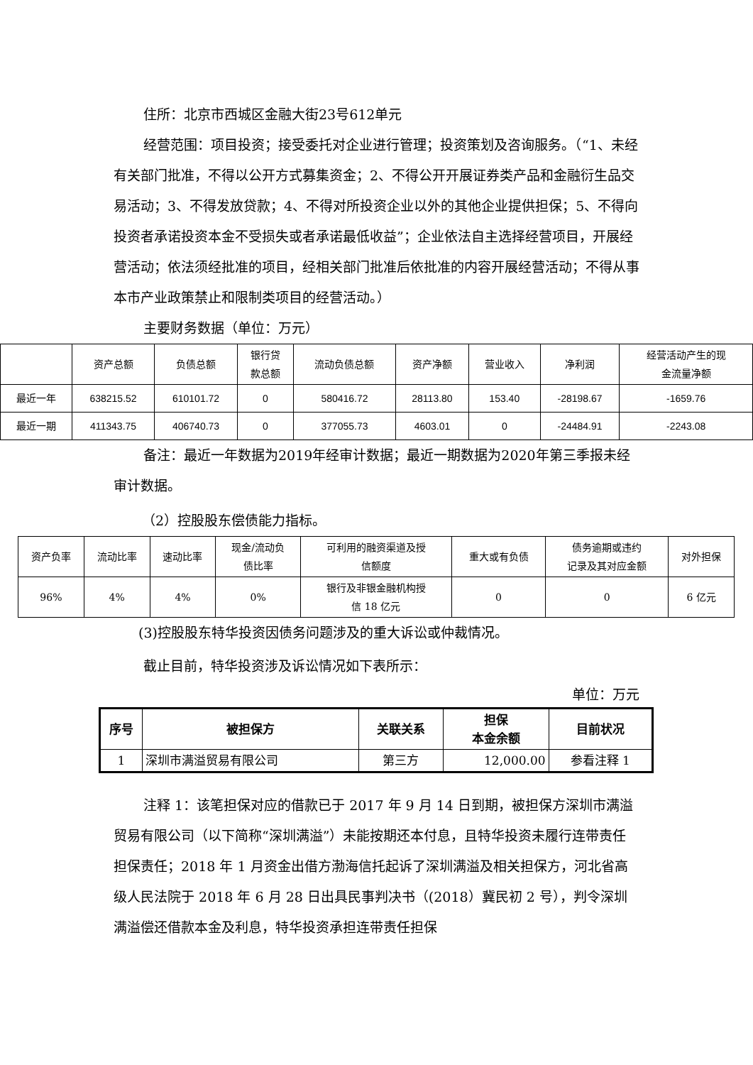住所：北京市西城区金融大街23号612单元
经营范围：项目投资；接受委托对企业进行管理；投资策划及咨询服务。（“1、未经有关部门批准，不得以公开方式募集资金；2、不得公开开展证券类产品和金融衍生品交易活动；3、不得发放贷款；4、不得对所投资企业以外的其他企业提供担保；5、不得向投资者承诺投资本金不受损失或者承诺最低收益”；企业依法自主选择经营项目，开展经营活动；依法须经批准的项目，经相关部门批准后依批准的内容开展经营活动；不得从事本市产业政策禁止和限制类项目的经营活动。）
主要财务数据（单位：万元）
| | 资产总额 | 负债总额 | 银行贷 款总额 | 流动负债总额 | 资产净额 | 营业收入 | 净利润 | 经营活动产生的现 金流量净额 |
| --- | --- | --- | --- | --- | --- | --- | --- | --- |
| 最近一年 | 638215.52 | 610101.72 | 0 | 580416.72 | 28113.80 | 153.40 | -28198.67 | -1659.76 |
| 最近一期 | 411343.75 | 406740.73 | 0 | 377055.73 | 4603.01 | 0 | -24484.91 | -2243.08 |
备注：最近一年数据为2019年经审计数据；最近一期数据为2020年第三季报未经审计数据。
（2）控股股东偿债能力指标。
| 资产负率 | 流动比率 | 速动比率 | 现金/流动负 债比率 | 可利用的融资渠道及授 信额度 | 重大或有负债 | 债务逾期或违约 记录及其对应金额 | 对外担保 |
| --- | --- | --- | --- | --- | --- | --- | --- |
| 96% | 4% | 4% | 0% | 银行及非银金融机构授 信 18 亿元 | 0 | 0 | 6 亿元 |
(3)控股股东特华投资因债务问题涉及的重大诉讼或仲裁情况。
截止目前，特华投资涉及诉讼情况如下表所示：
单位：万元
| 序号 | 被担保方 | 关联关系 | 担保 本金余额 | 目前状况 |
| --- | --- | --- | --- | --- |
| 1 | 深圳市满溢贸易有限公司 | 第三方 | 12,000.00 | 参看注释 1 |
注释 1：该笔担保对应的借款已于 2017 年 9 月 14 日到期，被担保方深圳市满溢贸易有限公司（以下简称“深圳满溢”）未能按期还本付息，且特华投资未履行连带责任担保责任；2018 年 1 月资金出借方渤海信托起诉了深圳满溢及相关担保方，河北省高级人民法院于 2018 年 6 月 28 日出具民事判决书（(2018）冀民初 2 号），判令深圳满溢偿还借款本金及利息，特华投资承担连带责任担保